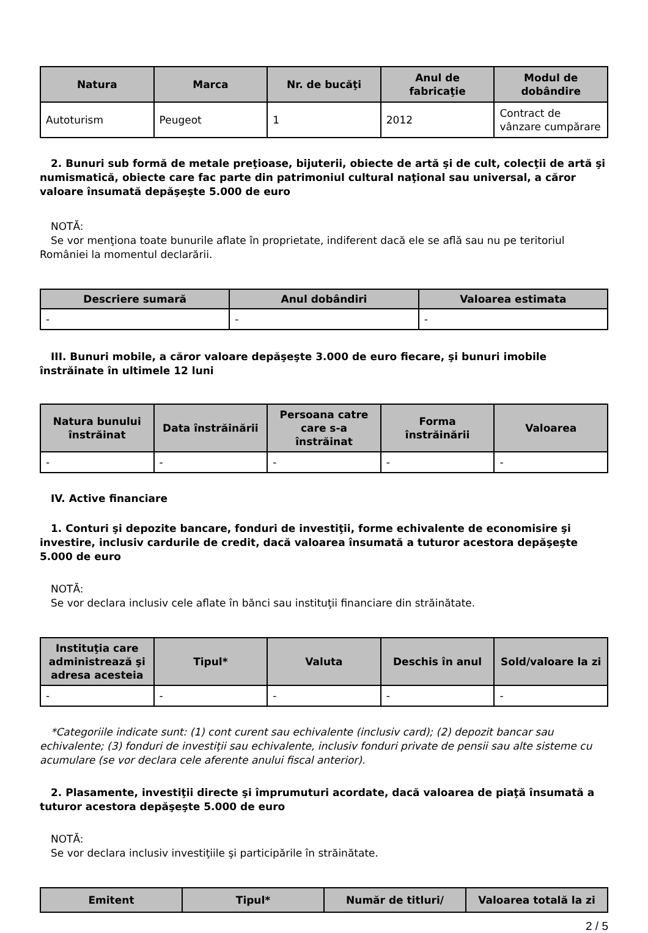| Natura | Marca | Nr. de bucăţi | Anul de fabricaţie | Modul de dobândire |
| --- | --- | --- | --- | --- |
| Autoturism | Peugeot | 1 | 2012 | Contract de vânzare cumpărare |
2. Bunuri sub formă de metale preţioase, bijuterii, obiecte de artă şi de cult, colecţii de artă şi numismatică, obiecte care fac parte din patrimoniul cultural naţional sau universal, a căror valoare însumată depăşeşte 5.000 de euro
NOTĂ:
Se vor menţiona toate bunurile aflate în proprietate, indiferent dacă ele se află sau nu pe teritoriul României la momentul declarării.
| Descriere sumară | Anul dobândiri | Valoarea estimata |
| --- | --- | --- |
| - | - | - |
III. Bunuri mobile, a căror valoare depăşeşte 3.000 de euro fiecare, şi bunuri imobile înstrăinate în ultimele 12 luni
| Natura bunului înstrăinat | Data înstrăinării | Persoana catre care s-a înstrăinat | Forma înstrăinării | Valoarea |
| --- | --- | --- | --- | --- |
| - | - | - | - | - |
IV. Active financiare
1. Conturi şi depozite bancare, fonduri de investiţii, forme echivalente de economisire şi investire, inclusiv cardurile de credit, dacă valoarea însumată a tuturor acestora depăşeşte 5.000 de euro
NOTĂ:
Se vor declara inclusiv cele aflate în bănci sau instituţii financiare din străinătate.
| Instituţia care administrează şi adresa acesteia | Tipul* | Valuta | Deschis în anul | Sold/valoare la zi |
| --- | --- | --- | --- | --- |
| - | - | - | - | - |
*Categoriile indicate sunt: (1) cont curent sau echivalente (inclusiv card); (2) depozit bancar sau echivalente; (3) fonduri de investiţii sau echivalente, inclusiv fonduri private de pensii sau alte sisteme cu acumulare (se vor declara cele aferente anului fiscal anterior).
2. Plasamente, investiţii directe şi împrumuturi acordate, dacă valoarea de piaţă însumată a tuturor acestora depăşeşte 5.000 de euro
NOTĂ:
Se vor declara inclusiv investiţiile şi participările în străinătate.
| Emitent | Tipul* | Număr de titluri/ | Valoarea totală la zi |
| --- | --- | --- | --- |
2 / 5